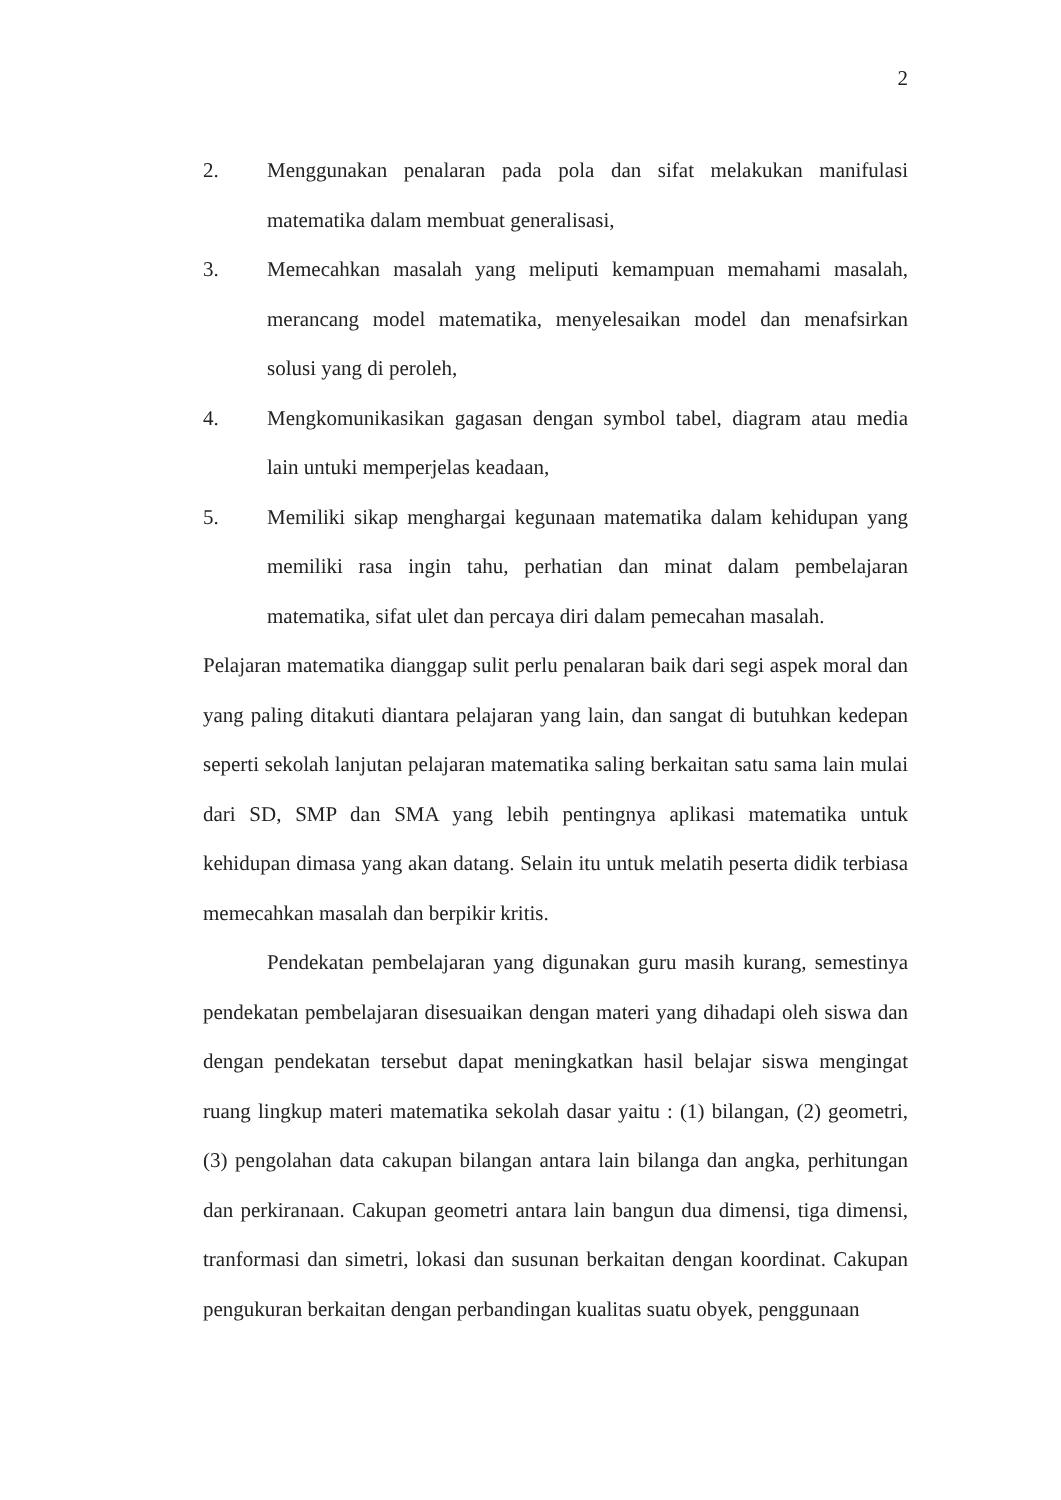2
2. Menggunakan penalaran pada pola dan sifat melakukan manifulasi matematika dalam membuat generalisasi,
3. Memecahkan masalah yang meliputi kemampuan memahami masalah, merancang model matematika, menyelesaikan model dan menafsirkan solusi yang di peroleh,
4. Mengkomunikasikan gagasan dengan symbol tabel, diagram atau media lain untuki memperjelas keadaan,
5. Memiliki sikap menghargai kegunaan matematika dalam kehidupan yang memiliki rasa ingin tahu, perhatian dan minat dalam pembelajaran matematika, sifat ulet dan percaya diri dalam pemecahan masalah.
Pelajaran matematika dianggap sulit perlu penalaran baik dari segi aspek moral dan yang paling ditakuti diantara pelajaran yang lain, dan sangat di butuhkan kedepan seperti sekolah lanjutan pelajaran matematika saling berkaitan satu sama lain mulai dari SD, SMP dan SMA yang lebih pentingnya aplikasi matematika untuk kehidupan dimasa yang akan datang. Selain itu untuk melatih peserta didik terbiasa memecahkan masalah dan berpikir kritis.
Pendekatan pembelajaran yang digunakan guru masih kurang, semestinya pendekatan pembelajaran disesuaikan dengan materi yang dihadapi oleh siswa dan dengan pendekatan tersebut dapat meningkatkan hasil belajar siswa mengingat ruang lingkup materi matematika sekolah dasar yaitu : (1) bilangan, (2) geometri, (3) pengolahan data cakupan bilangan antara lain bilanga dan angka, perhitungan dan perkiranaan. Cakupan geometri antara lain bangun dua dimensi, tiga dimensi, tranformasi dan simetri, lokasi dan susunan berkaitan dengan koordinat. Cakupan pengukuran berkaitan dengan perbandingan kualitas suatu obyek, penggunaan